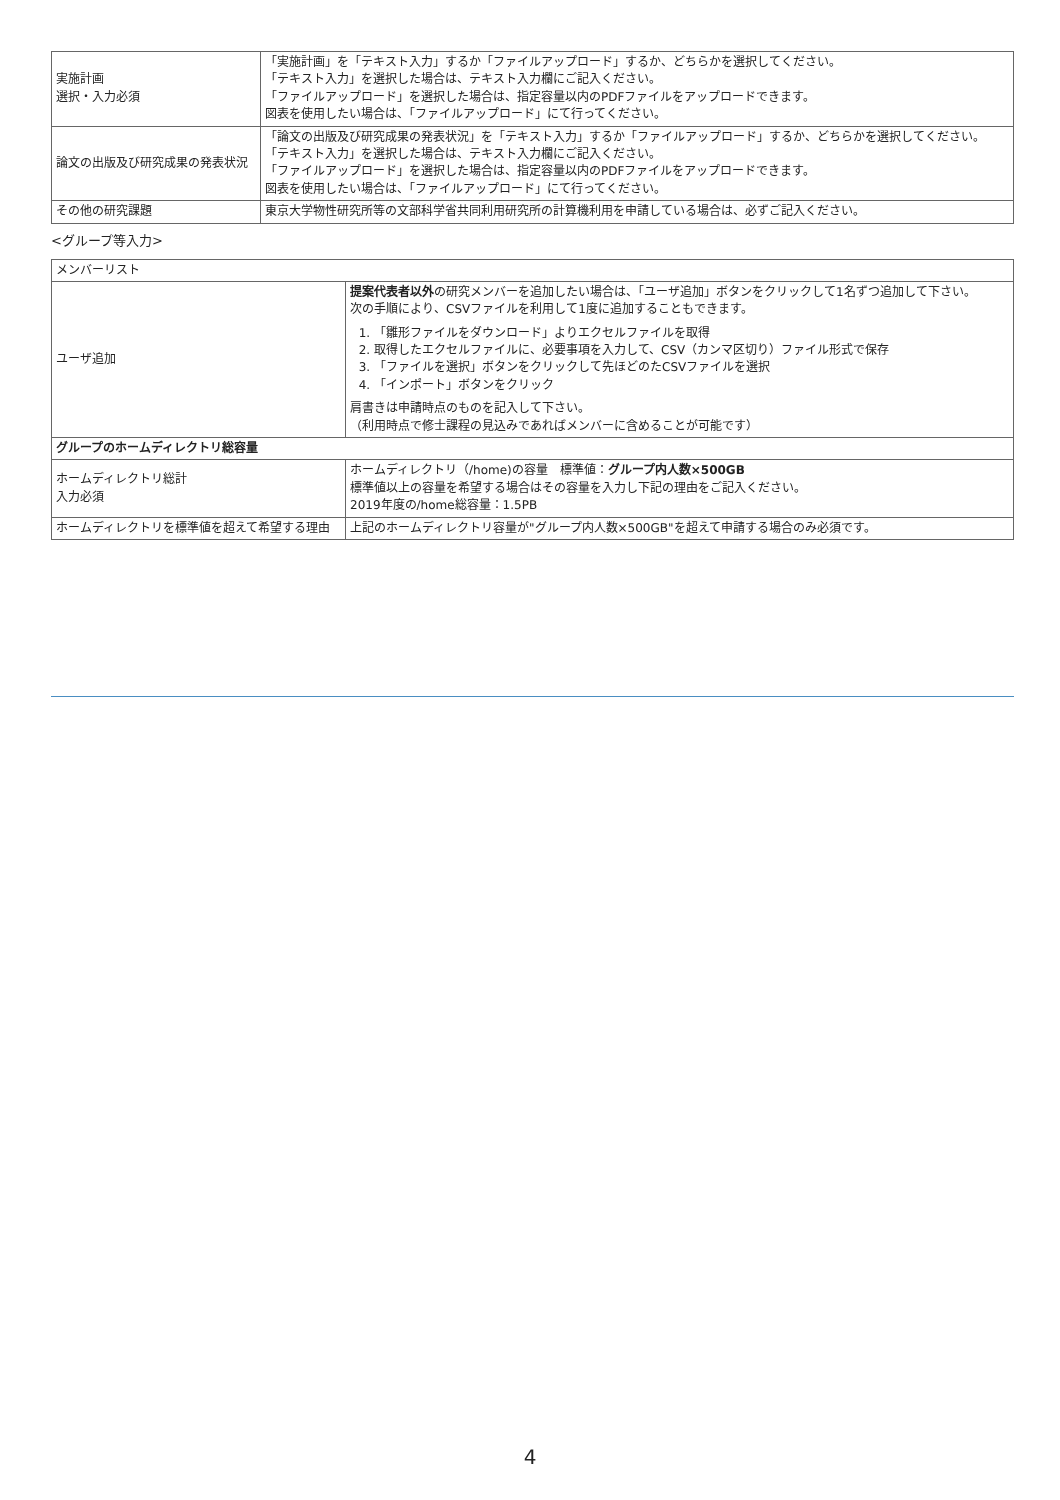| 実施計画 選択・入力必須 | 「実施計画」を「テキスト入力」するか「ファイルアップロード」するか、どちらかを選択してください。 「テキスト入力」を選択した場合は、テキスト入力欄にご記入ください。 「ファイルアップロード」を選択した場合は、指定容量以内のPDFファイルをアップロードできます。 図表を使用したい場合は、「ファイルアップロード」にて行ってください。 |
| 論文の出版及び研究成果の発表状況 | 「論文の出版及び研究成果の発表状況」を「テキスト入力」するか「ファイルアップロード」するか、どちらかを選択してください。 「テキスト入力」を選択した場合は、テキスト入力欄にご記入ください。 「ファイルアップロード」を選択した場合は、指定容量以内のPDFファイルをアップロードできます。 図表を使用したい場合は、「ファイルアップロード」にて行ってください。 |
| その他の研究課題 | 東京大学物性研究所等の文部科学省共同利用研究所の計算機利用を申請している場合は、必ずご記入ください。 |
<グループ等入力>
| メンバーリスト | |
| ユーザ追加 | 提案代表者以外 の研究メンバーを追加したい場合は、「ユーザ追加」ボタンをクリックして1名ずつ追加して下さい。 次の手順により、CSVファイルを利用して1度に追加することもできます。 1. 「雛形ファイルをダウンロード」よりエクセルファイルを取得 2. 取得したエクセルファイルに、必要事項を入力して、CSV（カンマ区切り）ファイル形式で保存 3. 「ファイルを選択」ボタンをクリックして先ほどのたCSVファイルを選択 4. 「インポート」ボタンをクリック 肩書きは申請時点のものを記入して下さい。 （利用時点で修士課程の見込みであればメンバーに含めることが可能です） |
| グループのホームディレクトリ総容量 | |
| ホームディレクトリ総計 入力必須 | ホームディレクトリ（/home)の容量 標準値： グループ内人数×500GB 標準値以上の容量を希望する場合はその容量を入力し下記の理由をご記入ください。 2019年度の/home総容量：1.5PB |
| ホームディレクトリを標準値を超えて希望する理由 | 上記のホームディレクトリ容量が"グループ内人数×500GB"を超えて申請する場合のみ必須です。 |
4